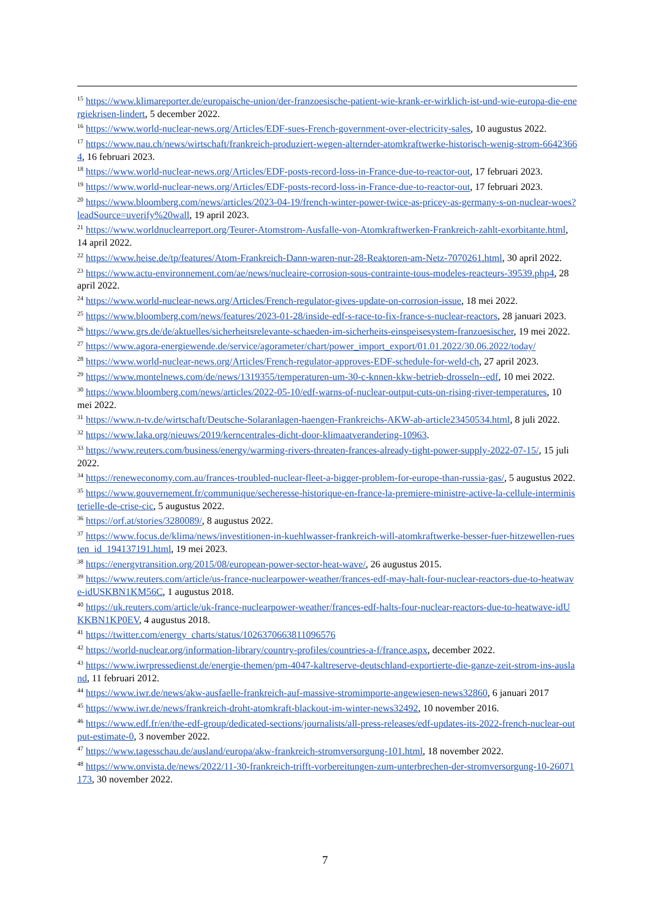<sup>15</sup> https://www.klimareporter.de/europaische-union/der-franzoesische-patient-wie-krank-er-wirklich-ist-und-wie-europa-die-energiekrisen-lindert, 5 december 2022.
<sup>16</sup> https://www.world-nuclear-news.org/Articles/EDF-sues-French-government-over-electricity-sales, 10 augustus 2022.
<sup>17</sup> https://www.nau.ch/news/wirtschaft/frankreich-produziert-wegen-alternder-atomkraftwerke-historisch-wenig-strom-66423664, 16 februari 2023.
<sup>18</sup> https://www.world-nuclear-news.org/Articles/EDF-posts-record-loss-in-France-due-to-reactor-out, 17 februari 2023.
<sup>19</sup> https://www.world-nuclear-news.org/Articles/EDF-posts-record-loss-in-France-due-to-reactor-out, 17 februari 2023.
<sup>20</sup> https://www.bloomberg.com/news/articles/2023-04-19/french-winter-power-twice-as-pricey-as-germany-s-on-nuclear-woes?leadSource=uverify%20wall, 19 april 2023.
<sup>21</sup> https://www.worldnuclearreport.org/Teurer-Atomstrom-Ausfalle-von-Atomkraftwerken-Frankreich-zahlt-exorbitante.html, 14 april 2022.
<sup>22</sup> https://www.heise.de/tp/features/Atom-Frankreich-Dann-waren-nur-28-Reaktoren-am-Netz-7070261.html, 30 april 2022.
<sup>23</sup> https://www.actu-environnement.com/ae/news/nucleaire-corrosion-sous-contrainte-tous-modeles-reacteurs-39539.php4, 28 april 2022.
<sup>24</sup> https://www.world-nuclear-news.org/Articles/French-regulator-gives-update-on-corrosion-issue, 18 mei 2022.
<sup>25</sup> https://www.bloomberg.com/news/features/2023-01-28/inside-edf-s-race-to-fix-france-s-nuclear-reactors, 28 januari 2023.
<sup>26</sup> https://www.grs.de/de/aktuelles/sicherheitsrelevante-schaeden-im-sicherheits-einspeisesystem-franzoesischer, 19 mei 2022.
<sup>27</sup> https://www.agora-energiewende.de/service/agorameter/chart/power_import_export/01.01.2022/30.06.2022/today/
<sup>28</sup> https://www.world-nuclear-news.org/Articles/French-regulator-approves-EDF-schedule-for-weld-ch, 27 april 2023.
<sup>29</sup> https://www.montelnews.com/de/news/1319355/temperaturen-um-30-c-knnen-kkw-betrieb-drosseln--edf, 10 mei 2022.
<sup>30</sup> https://www.bloomberg.com/news/articles/2022-05-10/edf-warns-of-nuclear-output-cuts-on-rising-river-temperatures, 10 mei 2022.
<sup>31</sup> https://www.n-tv.de/wirtschaft/Deutsche-Solaranlagen-haengen-Frankreichs-AKW-ab-article23450534.html, 8 juli 2022.
<sup>32</sup> https://www.laka.org/nieuws/2019/kerncentrales-dicht-door-klimaatverandering-10963.
<sup>33</sup> https://www.reuters.com/business/energy/warming-rivers-threaten-frances-already-tight-power-supply-2022-07-15/, 15 juli 2022.
<sup>34</sup> https://reneweconomy.com.au/frances-troubled-nuclear-fleet-a-bigger-problem-for-europe-than-russia-gas/, 5 augustus 2022.
<sup>35</sup> https://www.gouvernement.fr/communique/secheresse-historique-en-france-la-premiere-ministre-active-la-cellule-interministerielle-de-crise-cic, 5 augustus 2022.
<sup>36</sup> https://orf.at/stories/3280089/, 8 augustus 2022.
<sup>37</sup> https://www.focus.de/klima/news/investitionen-in-kuehlwasser-frankreich-will-atomkraftwerke-besser-fuer-hitzewellen-ruesten_id_194137191.html, 19 mei 2023.
<sup>38</sup> https://energytransition.org/2015/08/european-power-sector-heat-wave/, 26 augustus 2015.
<sup>39</sup> https://www.reuters.com/article/us-france-nuclearpower-weather/frances-edf-may-halt-four-nuclear-reactors-due-to-heatwave-idUSKBN1KM56C, 1 augustus 2018.
<sup>40</sup> https://uk.reuters.com/article/uk-france-nuclearpower-weather/frances-edf-halts-four-nuclear-reactors-due-to-heatwave-idUKKBN1KP0EV, 4 augustus 2018.
<sup>41</sup> https://twitter.com/energy_charts/status/1026370663811096576
<sup>42</sup> https://world-nuclear.org/information-library/country-profiles/countries-a-f/france.aspx, december 2022.
<sup>43</sup> https://www.iwrpressedienst.de/energie-themen/pm-4047-kaltreserve-deutschland-exportierte-die-ganze-zeit-strom-ins-ausland, 11 februari 2012.
<sup>44</sup> https://www.iwr.de/news/akw-ausfaelle-frankreich-auf-massive-stromimporte-angewiesen-news32860, 6 januari 2017
<sup>45</sup> https://www.iwr.de/news/frankreich-droht-atomkraft-blackout-im-winter-news32492, 10 november 2016.
<sup>46</sup> https://www.edf.fr/en/the-edf-group/dedicated-sections/journalists/all-press-releases/edf-updates-its-2022-french-nuclear-output-estimate-0, 3 november 2022.
<sup>47</sup> https://www.tagesschau.de/ausland/europa/akw-frankreich-stromversorgung-101.html, 18 november 2022.
<sup>48</sup> https://www.onvista.de/news/2022/11-30-frankreich-trifft-vorbereitungen-zum-unterbrechen-der-stromversorgung-10-26071173, 30 november 2022.
7